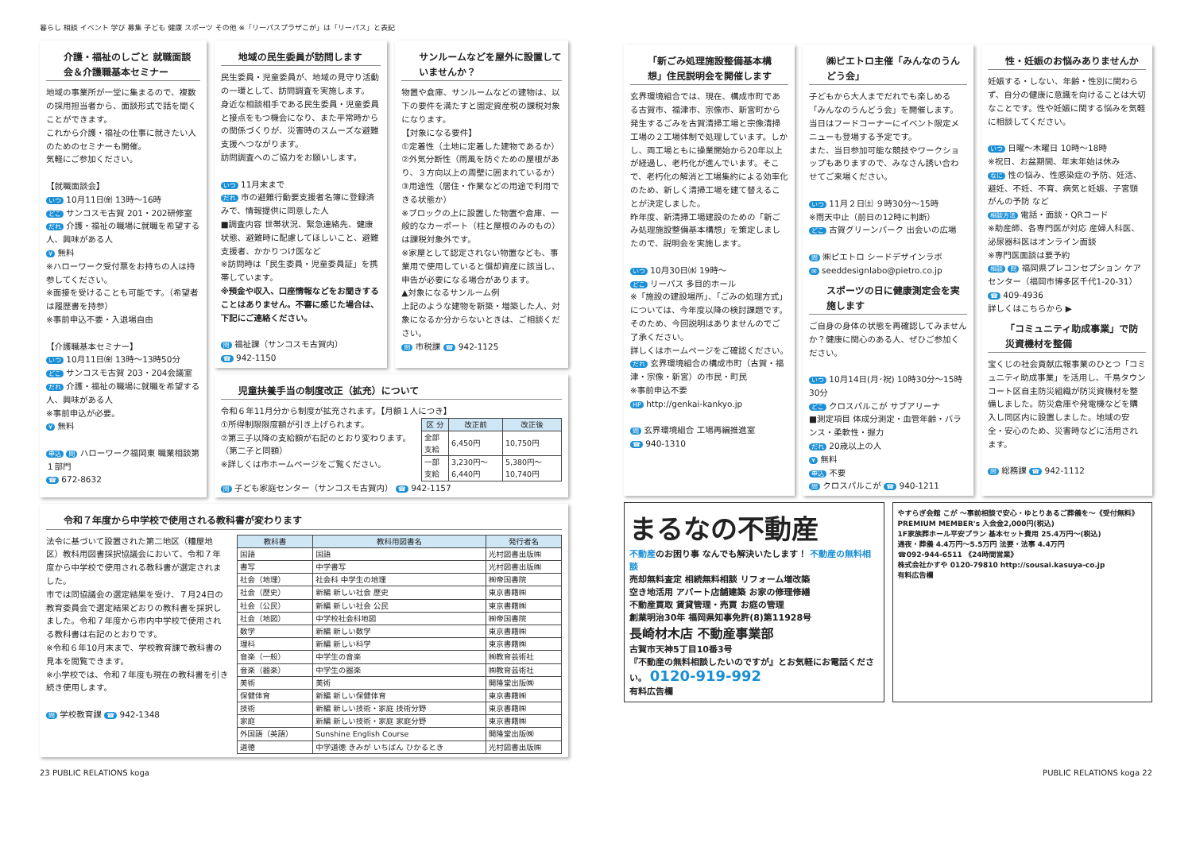暮らし 相談 イベント 学び 募集 子ども 健康 スポーツ その他 ※「リーパスプラザこが」は「リーパス」と表記
介護・福祉のしごと 就職面談会＆介護職基本セミナー
地域の事業所が一堂に集まるので、複数の採用担当者から、面談形式で話を聞くことができます。
これから介護・福祉の仕事に就きたい人のためのセミナーも開催。
気軽にご参加ください。
【就職面談会】
いつ 10月11日㈮ 13時～16時
どこ サンコスモ古賀 201・202研修室
だれ 介護・福祉の職場に就職を希望する人、興味がある人
¥ 無料
※ハローワーク受付票をお持ちの人は持参してください。
※面接を受けることも可能です。（希望者は履歴書を持参）
※事前申込不要・入退場自由
【介護職基本セミナー】
いつ 10月11日㈮ 13時～13時50分
どこ サンコスモ古賀 203・204会議室
だれ 介護・福祉の職場に就職を希望する人、興味がある人
※事前申込が必要。
¥ 無料
申込 問 ハローワーク福岡東 職業相談第１部門
☎ 672-8632
地域の民生委員が訪問します
民生委員・児童委員が、地域の見守り活動の一環として、訪問調査を実施します。
身近な相談相手である民生委員・児童委員と接点をもつ機会になり、また平常時からの関係づくりが、災害時のスムーズな避難支援へつながります。
訪問調査へのご協力をお願いします。
いつ 11月末まで
だれ 市の避難行動要支援者名簿に登録済みで、情報提供に同意した人
■調査内容 世帯状況、緊急連絡先、健康状態、避難時に配慮してほしいこと、避難支援者、かかりつけ医など
※訪問時は「民生委員・児童委員証」を携帯しています。
※預金や収入、口座情報などをお聞きすることはありません。不審に感じた場合は、下記にご連絡ください。
問 福祉課（サンコスモ古賀内）
☎ 942-1150
サンルームなどを屋外に設置していませんか？
物置や倉庫、サンルームなどの建物は、以下の要件を満たすと固定資産税の課税対象になります。
【対象になる要件】
①定着性（土地に定着した建物であるか）
②外気分断性（雨風を防ぐための屋根があり、３方向以上の周壁に囲まれているか）
③用途性（居住・作業などの用途で利用できる状態か）
※ブロックの上に設置した物置や倉庫、一般的なカーポート（柱と屋根のみのもの）は課税対象外です。
※家屋として認定されない物置なども、事業用で使用していると償却資産に該当し、申告が必要になる場合があります。
▲対象になるサンルーム例
上記のような建物を新築・増築した人、対象になるか分からないときは、ご相談ください。
問 市税課 ☎ 942-1125
児童扶養手当の制度改正（拡充）について
令和６年11月分から制度が拡充されます。【月額１人につき】
①所得制限限度額が引き上げられます。
②第三子以降の支給額が右記のとおり変わります。（第二子と同額）
※詳しくは市ホームページをご覧ください。
| 区 分 | 改正前 | 改正後 |
| --- | --- | --- |
| 全部支給 | 6,450円 | 10,750円 |
| 一部支給 | 3,230円～6,440円 | 5,380円～10,740円 |
問 子ども家庭センター（サンコスモ古賀内） ☎ 942-1157
令和７年度から中学校で使用される教科書が変わります
法令に基づいて設置された第二地区（糟屋地区）教科用図書採択協議会において、令和７年度から中学校で使用される教科書が選定されました。
市では同協議会の選定結果を受け、７月24日の教育委員会で選定結果どおりの教科書を採択しました。令和７年度から市内中学校で使用される教科書は右記のとおりです。
※令和６年10月末まで、学校教育課で教科書の見本を閲覧できます。
※小学校では、令和７年度も現在の教科書を引き続き使用します。
問 学校教育課 ☎ 942-1348
| 教科書 | 教科用図書名 | 発行者名 |
| --- | --- | --- |
| 国語 | 国語 | 光村図書出版㈱ |
| 書写 | 中学書写 | 光村図書出版㈱ |
| 社会（地理） | 社会科 中学生の地理 | ㈱帝国書院 |
| 社会（歴史） | 新編 新しい社会 歴史 | 東京書籍㈱ |
| 社会（公民） | 新編 新しい社会 公民 | 東京書籍㈱ |
| 社会（地図） | 中学校社会科地図 | ㈱帝国書院 |
| 数学 | 新編 新しい数学 | 東京書籍㈱ |
| 理科 | 新編 新しい科学 | 東京書籍㈱ |
| 音楽（一般） | 中学生の音楽 | ㈱教育芸術社 |
| 音楽（器楽） | 中学生の器楽 | ㈱教育芸術社 |
| 美術 | 美術 | 開隆堂出版㈱ |
| 保健体育 | 新編 新しい保健体育 | 東京書籍㈱ |
| 技術 | 新編 新しい技術・家庭 技術分野 | 東京書籍㈱ |
| 家庭 | 新編 新しい技術・家庭 家庭分野 | 東京書籍㈱ |
| 外国語（英語） | Sunshine English Course | 開隆堂出版㈱ |
| 道徳 | 中学道徳 きみが いちばん ひかるとき | 光村図書出版㈱ |
「新ごみ処理施設整備基本構想」住民説明会を開催します
玄界環境組合では、現在、構成市町である古賀市、福津市、宗像市、新宮町から発生するごみを古賀清掃工場と宗像清掃工場の２工場体制で処理しています。しかし、両工場ともに操業開始から20年以上が経過し、老朽化が進んでいます。そこで、老朽化の解消と工場集約による効率化のため、新しく清掃工場を建て替えることが決定しました。
昨年度、新清掃工場建設のための「新ごみ処理施設整備基本構想」を策定しましたので、説明会を実施します。
いつ 10月30日㈬ 19時～
どこ リーパス 多目的ホール
※「施設の建設場所」、「ごみの処理方式」については、今年度以降の検討課題です。そのため、今回説明はありませんのでご了承ください。
詳しくはホームページをご確認ください。
だれ 玄界環境組合の構成市町（古賀・福津・宗像・新宮）の市民・町民
※事前申込不要
HP http://genkai-kankyo.jp
問 玄界環境組合 工場再編推進室
☎ 940-1310
㈱ピエトロ主催「みんなのうんどう会」
子どもから大人までだれでも楽しめる「みんなのうんどう会」を開催します。
当日はフードコーナーにイベント限定メニューも登場する予定です。
また、当日参加可能な競技やワークショップもありますので、みなさん誘い合わせてご来場ください。
いつ 11月２日㈯ ９時30分～15時
※雨天中止（前日の12時に判断）
どこ 古賀グリーンパーク 出会いの広場
問 ㈱ピエトロ シードデザインラボ
✉ seeddesignlabo@pietro.co.jp
スポーツの日に健康測定会を実施します
ご自身の身体の状態を再確認してみませんか？健康に関心のある人、ぜひご参加ください。
いつ 10月14日(月･祝) 10時30分～15時30分
どこ クロスパルこが サブアリーナ
■測定項目 体成分測定・血管年齢・バランス・柔軟性・握力
だれ 20歳以上の人
¥ 無料
申込 不要
問 クロスパルこが ☎ 940-1211
性・妊娠のお悩みありませんか
妊娠する・しない、年齢・性別に関わらず、自分の健康に意識を向けることは大切なことです。性や妊娠に関する悩みを気軽に相談してください。
いつ 日曜～木曜日 10時～18時
※祝日、お盆期間、年末年始は休み
なに 性の悩み、性感染症の予防、妊活、避妊、不妊、不育、病気と妊娠、子宮頸がんの予防 など
相談方法 電話・面談・QRコード
※助産師、各専門医が対応 産婦人科医、泌尿器科医はオンライン面談
※専門医面談は要予約
相談 問 福岡県プレコンセプション ケアセンター（福岡市博多区千代1-20-31）
☎ 409-4936
詳しくはこちらから ▶
「コミュニティ助成事業」で防災資機材を整備
宝くじの社会貢献広報事業のひとつ「コミュニティ助成事業」を活用し、千鳥タウンコート区自主防災組織が防災資機材を整備しました。防災倉庫や発電機などを購入し同区内に設置しました。地域の安全・安心のため、災害時などに活用されます。
問 総務課 ☎ 942-1112
まるなの不動産
不動産のお困り事 なんでも解決いたします！ 不動産の無料相談
売却無料査定 相続無料相談 リフォーム増改築
空き地活用 アパート店舗建築 お家の修理修繕
不動産買取 賃貸管理・売買 お庭の管理
創業明治30年 福岡県知事免許(8)第11928号
長崎材木店 不動産事業部
古賀市天神5丁目10番3号
『不動産の無料相談したいのですが』とお気軽にお電話ください。 0120-919-992
有料広告欄
やすらぎ会館 こが ～事前相談で安心・ゆとりあるご葬儀を～《受付無料》
PREMIUM MEMBER's 入会金2,000円(税込)
1F家族葬ホール平安プラン 基本セット費用 25.4万円～(税込)
通夜・葬儀 4.4万円～5.5万円 法要・法事 4.4万円
☎092-944-6511 《24時間営業》
株式会社かすや 0120-79810 http://sousai.kasuya-co.jp
有料広告欄
23 PUBLIC RELATIONS koga PUBLIC RELATIONS koga 22